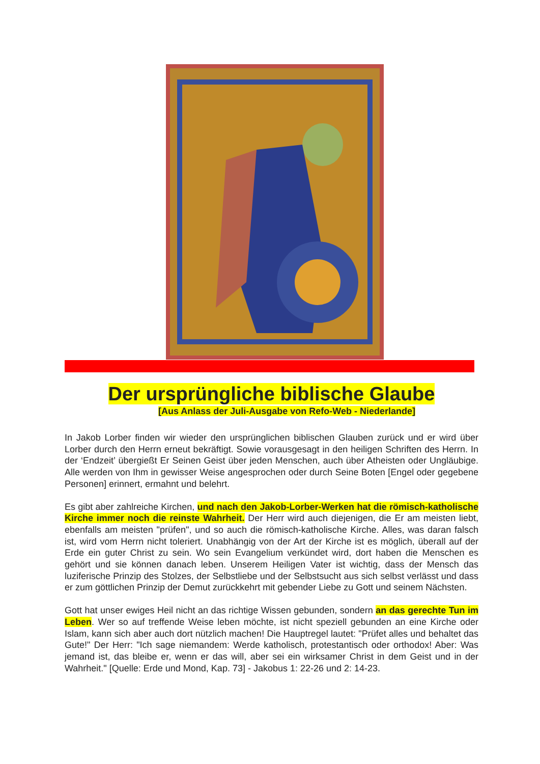Der ursprüngliche biblische Glaube
[Aus Anlass der Juli-Ausgabe von Refo-Web - Niederlande]
In Jakob Lorber finden wir wieder den ursprünglichen biblischen Glauben zurück und er wird über Lorber durch den Herrn erneut bekräftigt. Sowie vorausgesagt in den heiligen Schriften des Herrn. In der ‘Endzeit’ übergießt Er Seinen Geist über jeden Menschen, auch über Atheisten oder Ungläubige. Alle werden von Ihm in gewisser Weise angesprochen oder durch Seine Boten [Engel oder gegebene Personen] erinnert, ermahnt und belehrt.
Es gibt aber zahlreiche Kirchen, und nach den Jakob-Lorber-Werken hat die römisch-katholische Kirche immer noch die reinste Wahrheit. Der Herr wird auch diejenigen, die Er am meisten liebt, ebenfalls am meisten "prüfen", und so auch die römisch-katholische Kirche. Alles, was daran falsch ist, wird vom Herrn nicht toleriert. Unabhängig von der Art der Kirche ist es möglich, überall auf der Erde ein guter Christ zu sein. Wo sein Evangelium verkündet wird, dort haben die Menschen es gehört und sie können danach leben. Unserem Heiligen Vater ist wichtig, dass der Mensch das luziferische Prinzip des Stolzes, der Selbstliebe und der Selbstsucht aus sich selbst verlässt und dass er zum göttlichen Prinzip der Demut zurückkehrt mit gebender Liebe zu Gott und seinem Nächsten.
Gott hat unser ewiges Heil nicht an das richtige Wissen gebunden, sondern an das gerechte Tun im Leben. Wer so auf treffende Weise leben möchte, ist nicht speziell gebunden an eine Kirche oder Islam, kann sich aber auch dort nützlich machen! Die Hauptregel lautet: "Prüfet alles und behaltet das Gute!" Der Herr: "Ich sage niemandem: Werde katholisch, protestantisch oder orthodox! Aber: Was jemand ist, das bleibe er, wenn er das will, aber sei ein wirksamer Christ in dem Geist und in der Wahrheit." [Quelle: Erde und Mond, Kap. 73] - Jakobus 1: 22-26 und 2: 14-23.